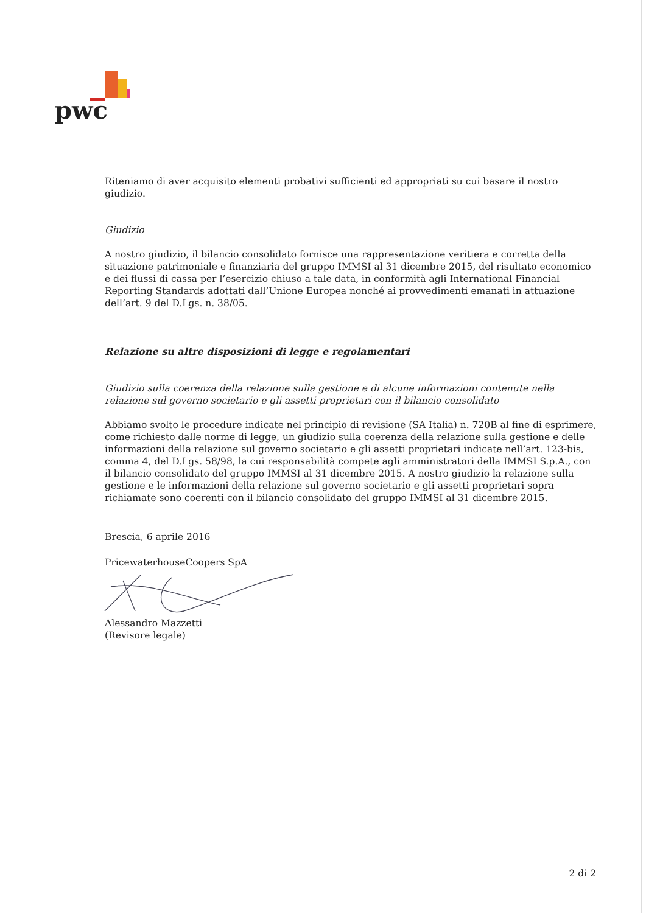pwc
Riteniamo di aver acquisito elementi probativi sufficienti ed appropriati su cui basare il nostro giudizio.
Giudizio
A nostro giudizio, il bilancio consolidato fornisce una rappresentazione veritiera e corretta della situazione patrimoniale e finanziaria del gruppo IMMSI al 31 dicembre 2015, del risultato economico e dei flussi di cassa per l’esercizio chiuso a tale data, in conformità agli International Financial Reporting Standards adottati dall’Unione Europea nonché ai provvedimenti emanati in attuazione dell’art. 9 del D.Lgs. n. 38/05.
Relazione su altre disposizioni di legge e regolamentari
Giudizio sulla coerenza della relazione sulla gestione e di alcune informazioni contenute nella relazione sul governo societario e gli assetti proprietari con il bilancio consolidato
Abbiamo svolto le procedure indicate nel principio di revisione (SA Italia) n. 720B al fine di esprimere, come richiesto dalle norme di legge, un giudizio sulla coerenza della relazione sulla gestione e delle informazioni della relazione sul governo societario e gli assetti proprietari indicate nell’art. 123-bis, comma 4, del D.Lgs. 58/98, la cui responsabilità compete agli amministratori della IMMSI S.p.A., con il bilancio consolidato del gruppo IMMSI al 31 dicembre 2015. A nostro giudizio la relazione sulla gestione e le informazioni della relazione sul governo societario e gli assetti proprietari sopra richiamate sono coerenti con il bilancio consolidato del gruppo IMMSI al 31 dicembre 2015.
Brescia, 6 aprile 2016
PricewaterhouseCoopers SpA
Alessandro Mazzetti
(Revisore legale)
2 di 2